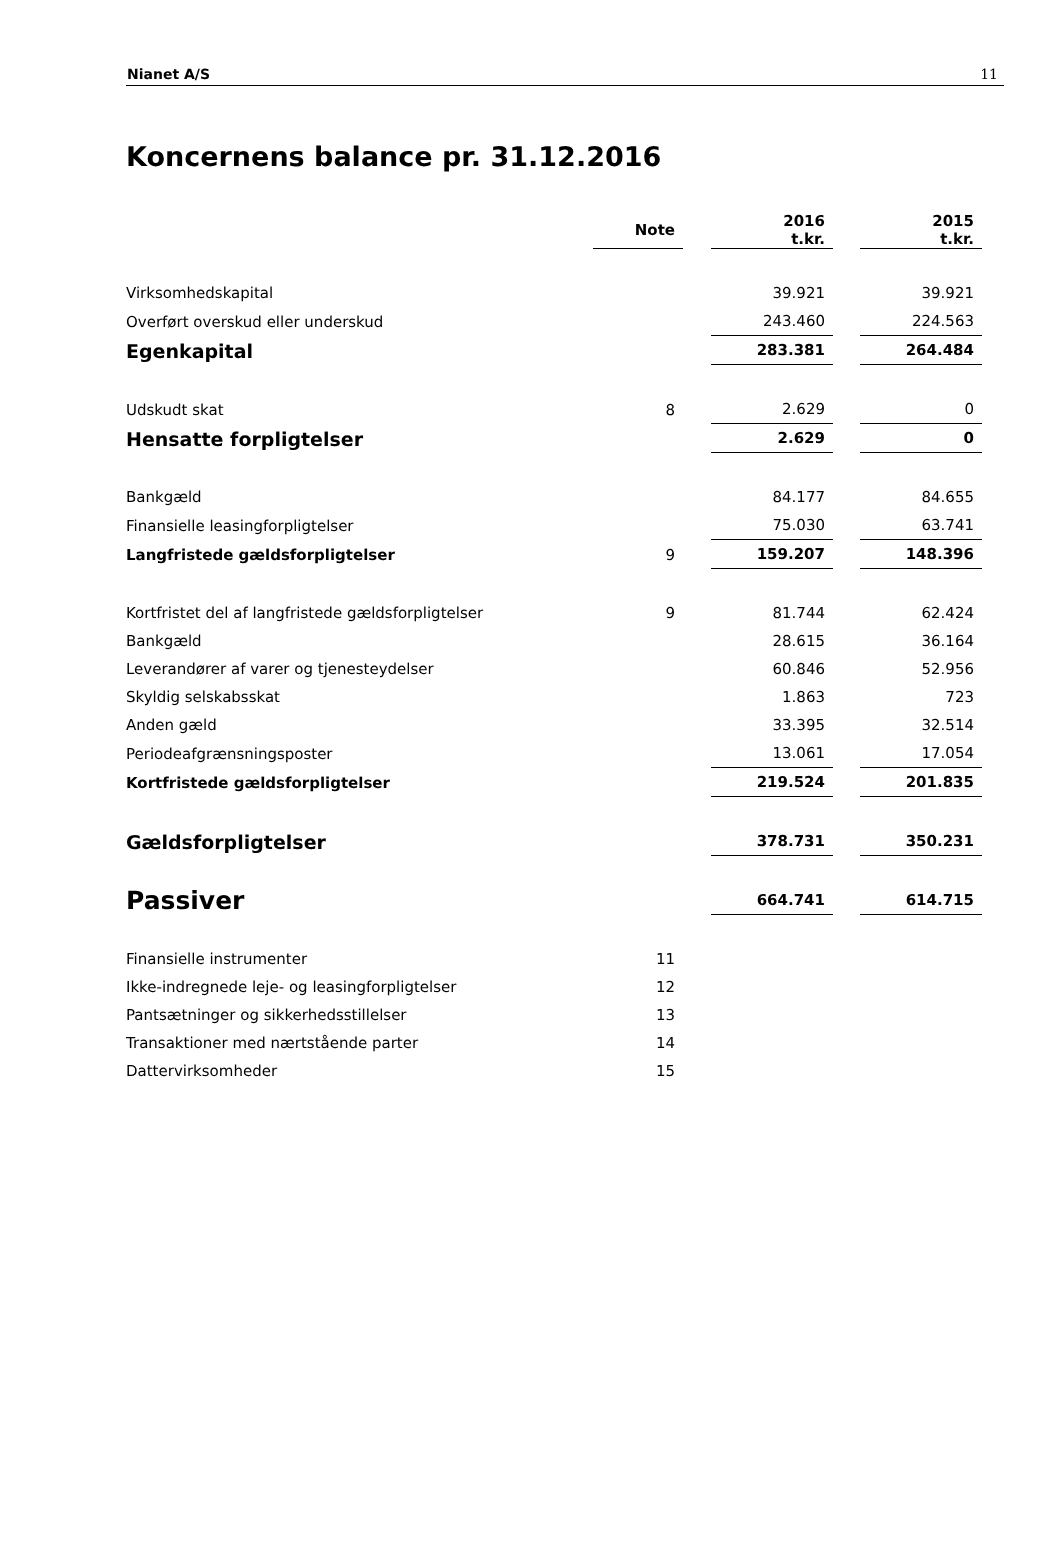Nianet A/S 11
Koncernens balance pr. 31.12.2016
| | Note | | 2016 t.kr. | | 2015 t.kr. |
| Virksomhedskapital | | | 39.921 | | 39.921 |
| Overført overskud eller underskud | | | 243.460 | | 224.563 |
| Egenkapital | | | 283.381 | | 264.484 |
| Udskudt skat | 8 | | 2.629 | | 0 |
| Hensatte forpligtelser | | | 2.629 | | 0 |
| Bankgæld | | | 84.177 | | 84.655 |
| Finansielle leasingforpligtelser | | | 75.030 | | 63.741 |
| Langfristede gældsforpligtelser | 9 | | 159.207 | | 148.396 |
| Kortfristet del af langfristede gældsforpligtelser | 9 | | 81.744 | | 62.424 |
| Bankgæld | | | 28.615 | | 36.164 |
| Leverandører af varer og tjenesteydelser | | | 60.846 | | 52.956 |
| Skyldig selskabsskat | | | 1.863 | | 723 |
| Anden gæld | | | 33.395 | | 32.514 |
| Periodeafgrænsningsposter | | | 13.061 | | 17.054 |
| Kortfristede gældsforpligtelser | | | 219.524 | | 201.835 |
| Gældsforpligtelser | | | 378.731 | | 350.231 |
| Passiver | | | 664.741 | | 614.715 |
| Finansielle instrumenter | 11 | | | | |
| Ikke-indregnede leje- og leasingforpligtelser | 12 | | | | |
| Pantsætninger og sikkerhedsstillelser | 13 | | | | |
| Transaktioner med nærtstående parter | 14 | | | | |
| Dattervirksomheder | 15 | | | | |